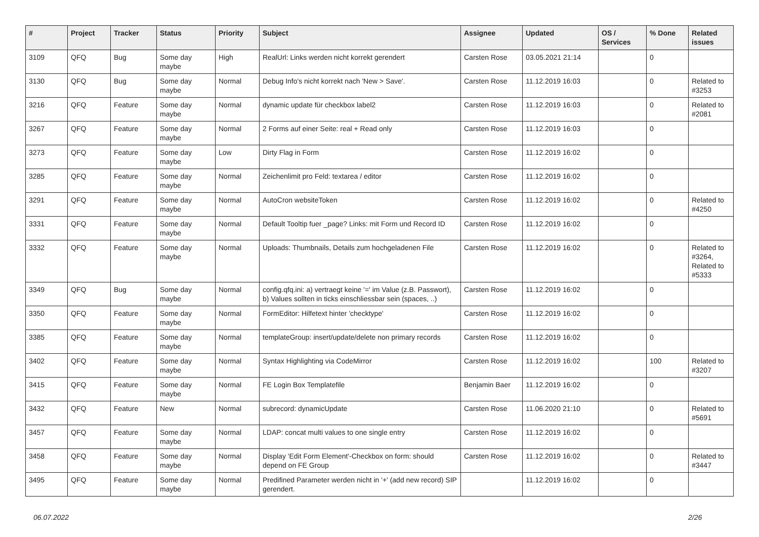| # | Project | Tracker | Status | Priority | Subject | Assignee | Updated | OS / Services | % Done | Related issues |
| --- | --- | --- | --- | --- | --- | --- | --- | --- | --- | --- |
| 3109 | QFQ | Bug | Some day maybe | High | RealUrl: Links werden nicht korrekt gerendert | Carsten Rose | 03.05.2021 21:14 | | 0 | |
| 3130 | QFQ | Bug | Some day maybe | Normal | Debug Info's nicht korrekt nach 'New > Save'. | Carsten Rose | 11.12.2019 16:03 | | 0 | Related to #3253 |
| 3216 | QFQ | Feature | Some day maybe | Normal | dynamic update für checkbox label2 | Carsten Rose | 11.12.2019 16:03 | | 0 | Related to #2081 |
| 3267 | QFQ | Feature | Some day maybe | Normal | 2 Forms auf einer Seite: real + Read only | Carsten Rose | 11.12.2019 16:03 | | 0 | |
| 3273 | QFQ | Feature | Some day maybe | Low | Dirty Flag in Form | Carsten Rose | 11.12.2019 16:02 | | 0 | |
| 3285 | QFQ | Feature | Some day maybe | Normal | Zeichenlimit pro Feld: textarea / editor | Carsten Rose | 11.12.2019 16:02 | | 0 | |
| 3291 | QFQ | Feature | Some day maybe | Normal | AutoCron websiteToken | Carsten Rose | 11.12.2019 16:02 | | 0 | Related to #4250 |
| 3331 | QFQ | Feature | Some day maybe | Normal | Default Tooltip fuer _page? Links: mit Form und Record ID | Carsten Rose | 11.12.2019 16:02 | | 0 | |
| 3332 | QFQ | Feature | Some day maybe | Normal | Uploads: Thumbnails, Details zum hochgeladenen File | Carsten Rose | 11.12.2019 16:02 | | 0 | Related to #3264, Related to #5333 |
| 3349 | QFQ | Bug | Some day maybe | Normal | config.qfq.ini: a) vertraegt keine '=' im Value (z.B. Passwort), b) Values sollten in ticks einschliessbar sein (spaces, ..) | Carsten Rose | 11.12.2019 16:02 | | 0 | |
| 3350 | QFQ | Feature | Some day maybe | Normal | FormEditor: Hilfetext hinter 'checktype' | Carsten Rose | 11.12.2019 16:02 | | 0 | |
| 3385 | QFQ | Feature | Some day maybe | Normal | templateGroup: insert/update/delete non primary records | Carsten Rose | 11.12.2019 16:02 | | 0 | |
| 3402 | QFQ | Feature | Some day maybe | Normal | Syntax Highlighting via CodeMirror | Carsten Rose | 11.12.2019 16:02 | | 100 | Related to #3207 |
| 3415 | QFQ | Feature | Some day maybe | Normal | FE Login Box Templatefile | Benjamin Baer | 11.12.2019 16:02 | | 0 | |
| 3432 | QFQ | Feature | New | Normal | subrecord: dynamicUpdate | Carsten Rose | 11.06.2020 21:10 | | 0 | Related to #5691 |
| 3457 | QFQ | Feature | Some day maybe | Normal | LDAP: concat multi values to one single entry | Carsten Rose | 11.12.2019 16:02 | | 0 | |
| 3458 | QFQ | Feature | Some day maybe | Normal | Display 'Edit Form Element'-Checkbox on form: should depend on FE Group | Carsten Rose | 11.12.2019 16:02 | | 0 | Related to #3447 |
| 3495 | QFQ | Feature | Some day maybe | Normal | Predifined Parameter werden nicht in '+' (add new record) SIP gerendert. | | 11.12.2019 16:02 | | 0 | |
06.07.2022 2/26